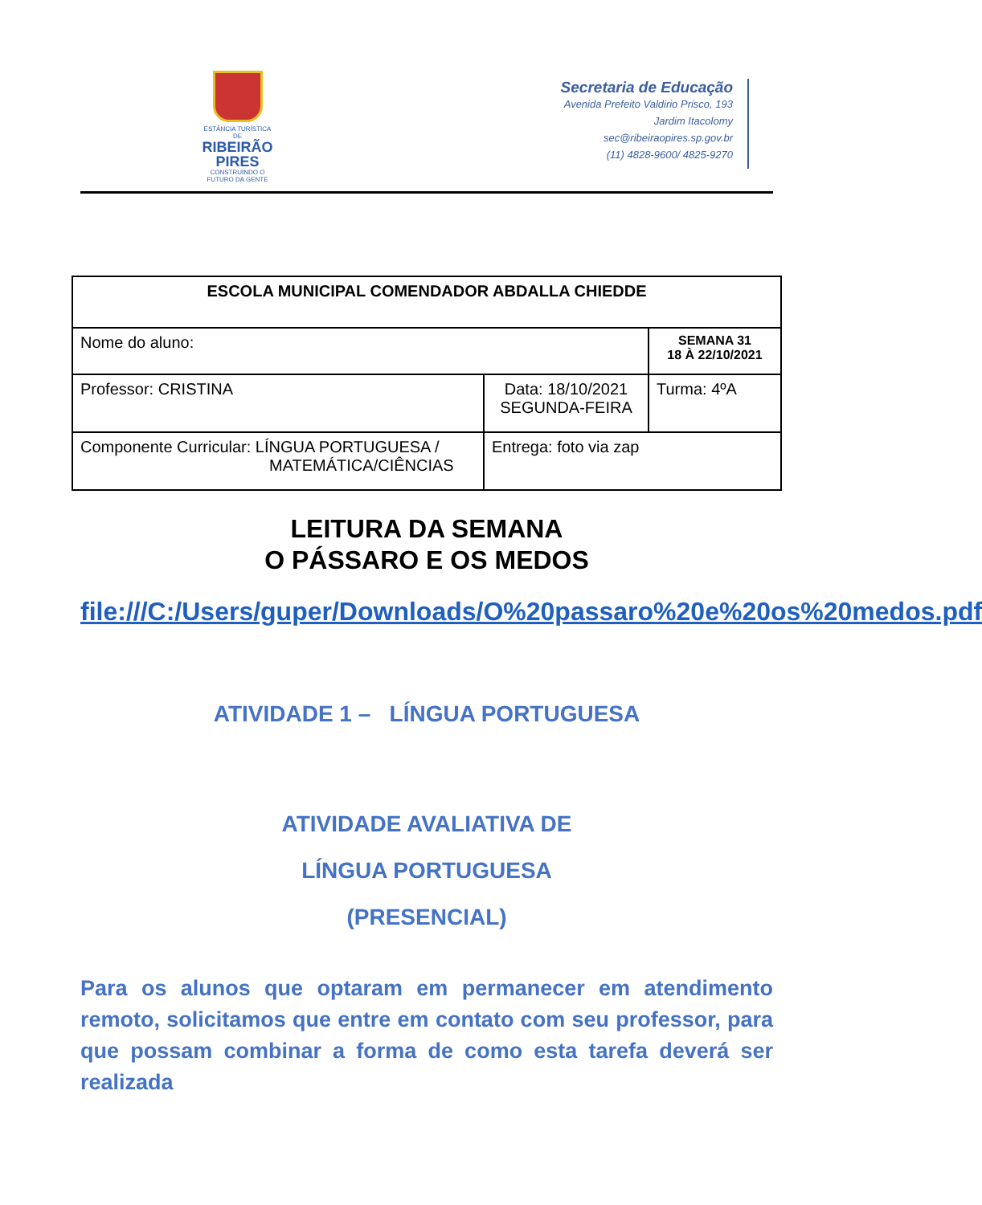ESTÂNCIA TURÍSTICA DE
RIBEIRÃO
PIRES
CONSTRUINDO O FUTURO DA GENTE
Secretaria de Educação
Avenida Prefeito Valdirio Prisco, 193
Jardim Itacolomy
sec@ribeiraopires.sp.gov.br
(11) 4828-9600/ 4825-9270
| ESCOLA MUNICIPAL COMENDADOR ABDALLA CHIEDDE | | |
| Nome do aluno: | | SEMANA 31 18 À 22/10/2021 |
| Professor: CRISTINA | Data: 18/10/2021 SEGUNDA-FEIRA | Turma: 4ºA |
| Componente Curricular: LÍNGUA PORTUGUESA / MATEMÁTICA/CIÊNCIAS | Entrega: foto via zap | |
LEITURA DA SEMANA
O PÁSSARO E OS MEDOS
file:///C:/Users/guper/Downloads/O%20passaro%20e%20os%20medos.pdf
ATIVIDADE 1 – LÍNGUA PORTUGUESA
ATIVIDADE AVALIATIVA DE
LÍNGUA PORTUGUESA
(PRESENCIAL)
Para os alunos que optaram em permanecer em atendimento remoto, solicitamos que entre em contato com seu professor, para que possam combinar a forma de como esta tarefa deverá ser realizada